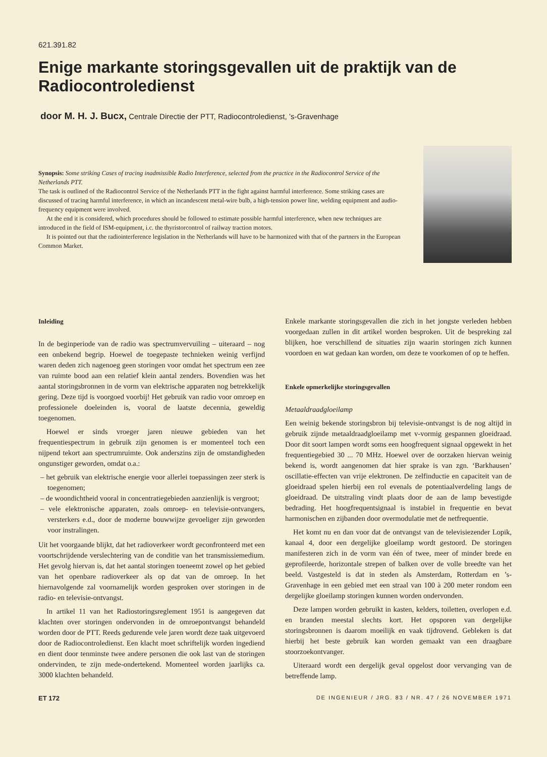621.391.82
Enige markante storingsgevallen uit de praktijk van de Radiocontroledienst
door M. H. J. Bucx, Centrale Directie der PTT, Radiocontroledienst, ’s-Gravenhage
Synopsis: Some striking Cases of tracing inadmissible Radio Interference, selected from the practice in the Radiocontrol Service of the Netherlands PTT.
The task is outlined of the Radiocontrol Service of the Netherlands PTT in the fight against harmful interference. Some striking cases are discussed of tracing harmful interference, in which an incandescent metal-wire bulb, a high-tension power line, welding equipment and audio-frequency equipment were involved.
At the end it is considered, which procedures should be followed to estimate possible harmful interference, when new techniques are introduced in the field of ISM-equipment, i.c. the thyristorcontrol of railway traction motors.
It is pointed out that the radiointerference legislation in the Netherlands will have to be harmonized with that of the partners in the European Common Market.
Inleiding
In de beginperiode van de radio was spectrumvervuiling – uiteraard – nog een onbekend begrip. Hoewel de toegepaste technieken weinig verfijnd waren deden zich nagenoeg geen storingen voor omdat het spectrum een zee van ruimte bood aan een relatief klein aantal zenders. Bovendien was het aantal storingsbronnen in de vorm van elektrische apparaten nog betrekkelijk gering. Deze tijd is voorgoed voorbij! Het gebruik van radio voor omroep en professionele doeleinden is, vooral de laatste decennia, geweldig toegenomen.
Hoewel er sinds vroeger jaren nieuwe gebieden van het frequentiespectrum in gebruik zijn genomen is er momenteel toch een nijpend tekort aan spectrumruimte. Ook anderszins zijn de omstandigheden ongunstiger geworden, omdat o.a.:
– het gebruik van elektrische energie voor allerlei toepassingen zeer sterk is toegenomen;
– de woondichtheid vooral in concentratiegebieden aanzienlijk is vergroot;
– vele elektronische apparaten, zoals omroep- en televisie-ontvangers, versterkers e.d., door de moderne bouwwijze gevoeliger zijn geworden voor instralingen.
Uit het voorgaande blijkt, dat het radioverkeer wordt geconfronteerd met een voortschrijdende verslechtering van de conditie van het transmissiemedium. Het gevolg hiervan is, dat het aantal storingen toeneemt zowel op het gebied van het openbare radioverkeer als op dat van de omroep. In het hiernavolgende zal voornamelijk worden gesproken over storingen in de radio- en televisie-ontvangst.
In artikel 11 van het Radiostoringsreglement 1951 is aangegeven dat klachten over storingen ondervonden in de omroepontvangst behandeld worden door de PTT. Reeds gedurende vele jaren wordt deze taak uitgevoerd door de Radiocontroledienst. Een klacht moet schriftelijk worden ingediend en dient door tenminste twee andere personen die ook last van de storingen ondervinden, te zijn mede-ondertekend. Momenteel worden jaarlijks ca. 3000 klachten behandeld.
Enkele markante storingsgevallen die zich in het jongste verleden hebben voorgedaan zullen in dit artikel worden besproken. Uit de bespreking zal blijken, hoe verschillend de situaties zijn waarin storingen zich kunnen voordoen en wat gedaan kan worden, om deze te voorkomen of op te heffen.
Enkele opmerkelijke storingsgevallen
Metaaldraadgloeilamp
Een weinig bekende storingsbron bij televisie-ontvangst is de nog altijd in gebruik zijnde metaaldraadgloeilamp met v-vormig gespannen gloeidraad. Door dit soort lampen wordt soms een hoogfrequent signaal opgewekt in het frequentiegebied 30 ... 70 MHz. Hoewel over de oorzaken hiervan weinig bekend is, wordt aangenomen dat hier sprake is van zgn. ‘Barkhausen’ oscillatie-effecten van vrije elektronen. De zelfinductie en capaciteit van de gloeidraad spelen hierbij een rol evenals de potentiaalverdeling langs de gloeidraad. De uitstraling vindt plaats door de aan de lamp bevestigde bedrading. Het hoogfrequentsignaal is instabiel in frequentie en bevat harmonischen en zijbanden door overmodulatie met de netfrequentie.
Het komt nu en dan voor dat de ontvangst van de televisiezender Lopik, kanaal 4, door een dergelijke gloeilamp wordt gestoord. De storingen manifesteren zich in de vorm van één of twee, meer of minder brede en geprofileerde, horizontale strepen of balken over de volle breedte van het beeld. Vastgesteld is dat in steden als Amsterdam, Rotterdam en ’s-Gravenhage in een gebied met een straal van 100 à 200 meter rondom een dergelijke gloeilamp storingen kunnen worden ondervonden.
Deze lampen worden gebruikt in kasten, kelders, toiletten, overlopen e.d. en branden meestal slechts kort. Het opsporen van dergelijke storingsbronnen is daarom moeilijk en vaak tijdrovend. Gebleken is dat hierbij het beste gebruik kan worden gemaakt van een draagbare stoorzoekontvanger.
Uiteraard wordt een dergelijk geval opgelost door vervanging van de betreffende lamp.
ET 172 DE INGENIEUR / JRG. 83 / NR. 47 / 26 NOVEMBER 1971